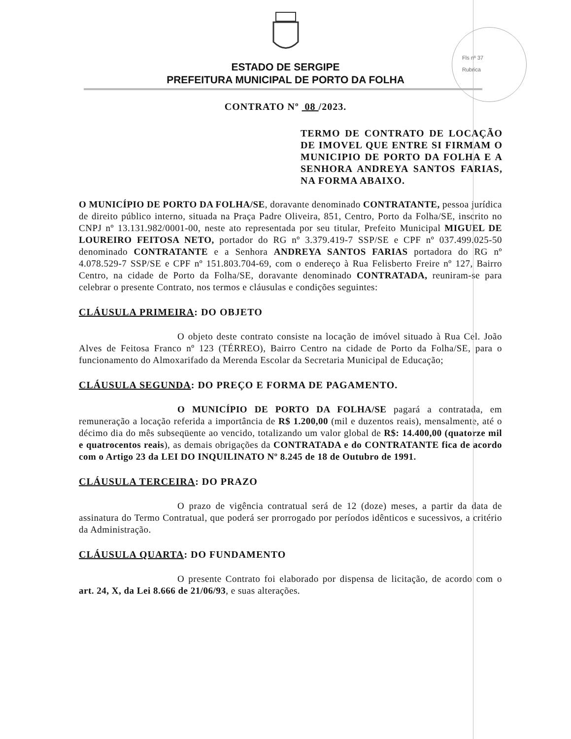Fls nº 37
Rubrica
ESTADO DE SERGIPE
PREFEITURA MUNICIPAL DE PORTO DA FOLHA
CONTRATO Nº 08 /2023.
TERMO DE CONTRATO DE LOCAÇÃO DE IMOVEL QUE ENTRE SI FIRMAM O MUNICIPIO DE PORTO DA FOLHA E A SENHORA ANDREYA SANTOS FARIAS, NA FORMA ABAIXO.
O MUNICÍPIO DE PORTO DA FOLHA/SE, doravante denominado CONTRATANTE, pessoa jurídica de direito público interno, situada na Praça Padre Oliveira, 851, Centro, Porto da Folha/SE, inscrito no CNPJ nº 13.131.982/0001-00, neste ato representada por seu titular, Prefeito Municipal MIGUEL DE LOUREIRO FEITOSA NETO, portador do RG nº 3.379.419-7 SSP/SE e CPF nº 037.499.025-50 denominado CONTRATANTE e a Senhora ANDREYA SANTOS FARIAS portadora do RG nº 4.078.529-7 SSP/SE e CPF nº 151.803.704-69, com o endereço à Rua Felisberto Freire nº 127, Bairro Centro, na cidade de Porto da Folha/SE, doravante denominado CONTRATADA, reuniram-se para celebrar o presente Contrato, nos termos e cláusulas e condições seguintes:
CLÁUSULA PRIMEIRA: DO OBJETO
O objeto deste contrato consiste na locação de imóvel situado à Rua Cel. João Alves de Feitosa Franco nº 123 (TÉRREO), Bairro Centro na cidade de Porto da Folha/SE, para o funcionamento do Almoxarifado da Merenda Escolar da Secretaria Municipal de Educação;
CLÁUSULA SEGUNDA: DO PREÇO E FORMA DE PAGAMENTO.
O MUNICÍPIO DE PORTO DA FOLHA/SE pagará a contratada, em remuneração a locação referida a importância de R$ 1.200,00 (mil e duzentos reais), mensalmente, até o décimo dia do mês subseqüente ao vencido, totalizando um valor global de R$: 14.400,00 (quatorze mil e quatrocentos reais), as demais obrigações da CONTRATADA e do CONTRATANTE fica de acordo com o Artigo 23 da LEI DO INQUILINATO Nº 8.245 de 18 de Outubro de 1991.
CLÁUSULA TERCEIRA: DO PRAZO
O prazo de vigência contratual será de 12 (doze) meses, a partir da data de assinatura do Termo Contratual, que poderá ser prorrogado por períodos idênticos e sucessivos, a critério da Administração.
CLÁUSULA QUARTA: DO FUNDAMENTO
O presente Contrato foi elaborado por dispensa de licitação, de acordo com o art. 24, X, da Lei 8.666 de 21/06/93, e suas alterações.